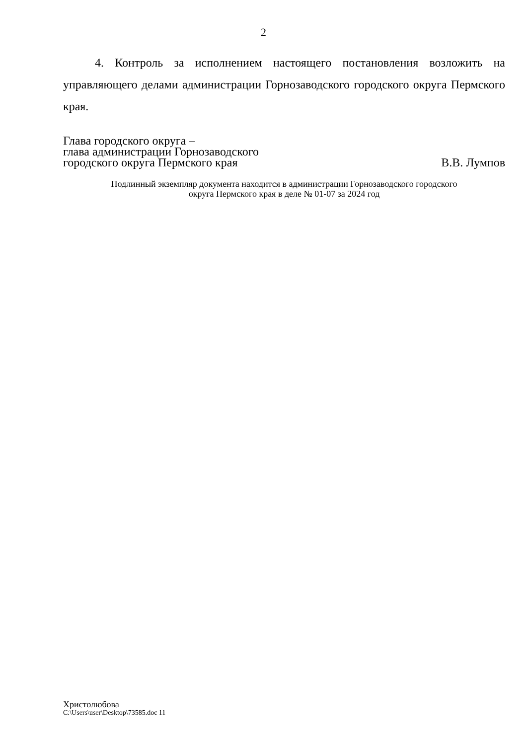2
4. Контроль за исполнением настоящего постановления возложить на управляющего делами администрации Горнозаводского городского округа Пермского края.
Глава городского округа –
глава администрации Горнозаводского
городского округа Пермского края
В.В. Лумпов
Подлинный экземпляр документа находится в администрации Горнозаводского городского
округа Пермского края в деле № 01-07 за 2024 год
Христолюбова
C:\Users\user\Desktop\73585.doc 11